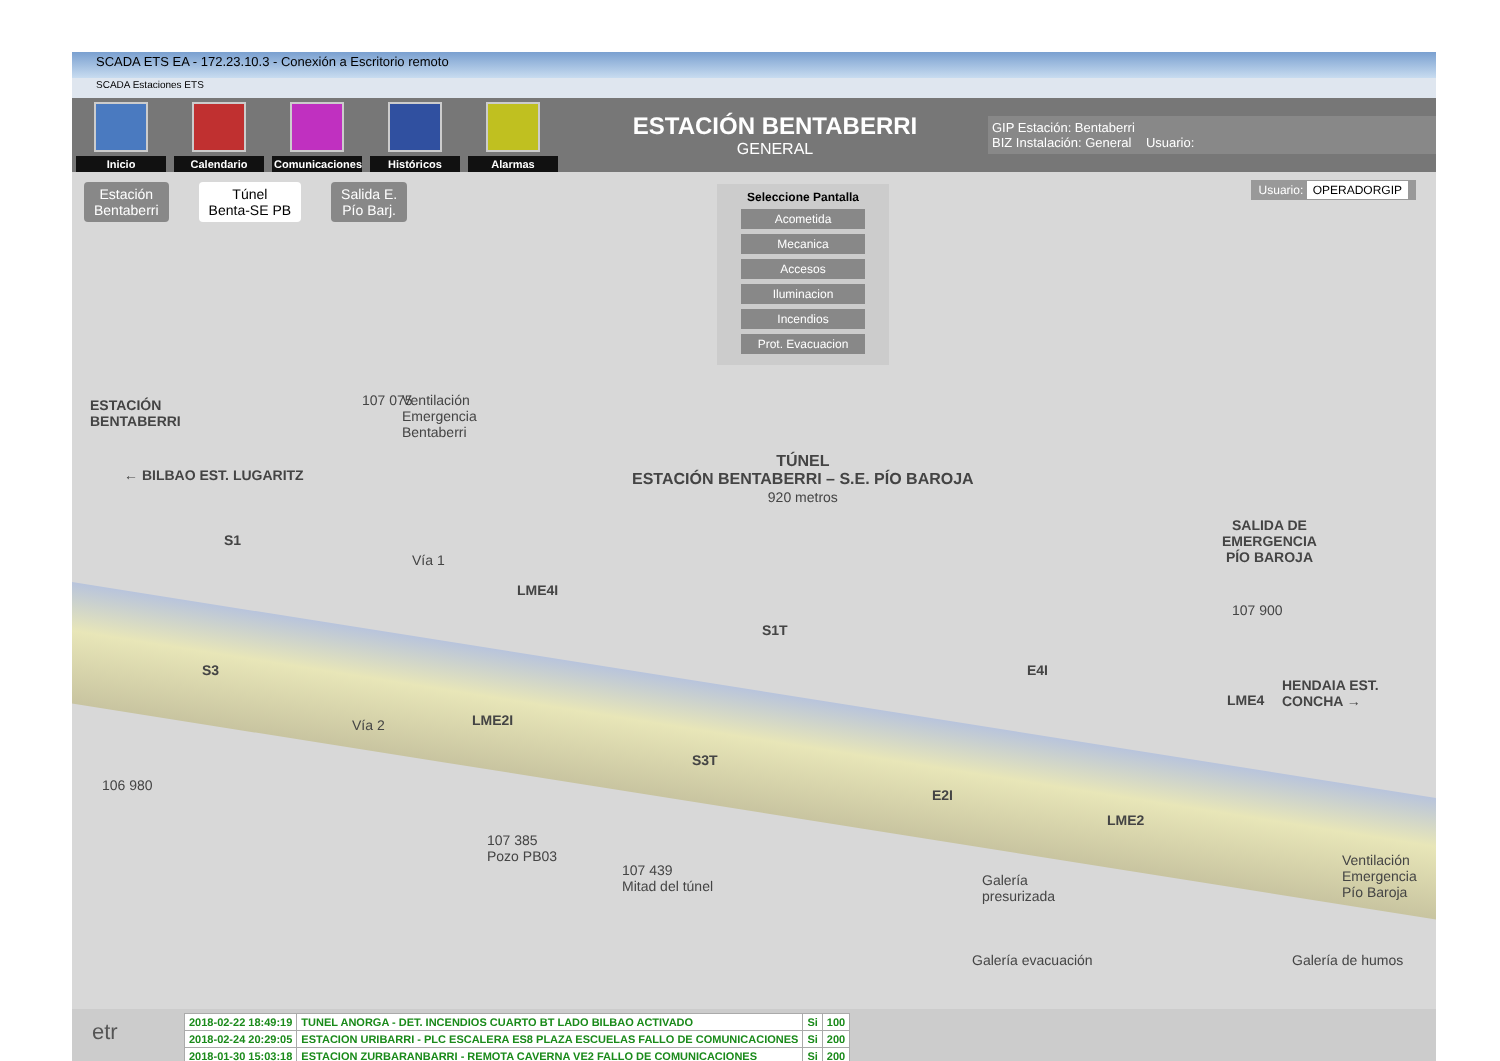SCADA ETS EA - 172.23.10.3 - Conexión a Escritorio remoto
SCADA Estaciones ETS
Inicio
Calendario
Comunicaciones
Históricos
Alarmas
ESTACIÓN BENTABERRI
GENERAL
GIP Estación: Bentaberri
BIZ Instalación: General Usuario:
Estación
Bentaberri
Túnel
Benta-SE PB
Salida E.
Pío Barj.
Seleccione Pantalla
Acometida
Mecanica
Accesos
Iluminacion
Incendios
Prot. Evacuacion
Usuario: OPERADORGIP
ESTACIÓN
BENTABERRI
107 075
Ventilación
Emergencia
Bentaberri
← BILBAO EST. LUGARITZ
TÚNEL
ESTACIÓN BENTABERRI – S.E. PÍO BAROJA
920 metros
SALIDA DE
EMERGENCIA
PÍO BAROJA
107 900
HENDAIA EST. CONCHA →
S1
Vía 1
LME4I
S1T
E4I
LME4
S3
Vía 2 LME2I
S3T
E2I
LME2
106 980
107 385
Pozo PB03
107 439
Mitad del túnel
Galería
presurizada
Ventilación
Emergencia
Pío Baroja
Galería evacuación Galería de humos
etr
| 2018-02-22 18:49:19 | TUNEL ANORGA - DET. INCENDIOS CUARTO BT LADO BILBAO ACTIVADO | Si | 100 |
| 2018-02-24 20:29:05 | ESTACION URIBARRI - PLC ESCALERA ES8 PLAZA ESCUELAS FALLO DE COMUNICACIONES | Si | 200 |
| 2018-01-30 15:03:18 | ESTACION ZURBARANBARRI - REMOTA CAVERNA VE2 FALLO DE COMUNICACIONES | Si | 200 |